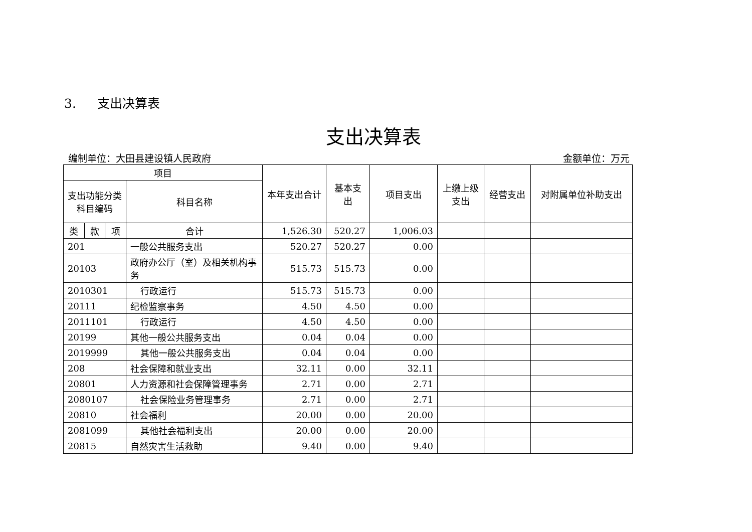3. 支出决算表
支出决算表
编制单位：大田县建设镇人民政府 金额单位：万元
| 项目 | | | | 本年支出合计 | 基本支出 | 项目支出 | 上缴上级支出 | 经营支出 | 对附属单位补助支出 |
| --- | --- | --- | --- | --- | --- | --- | --- | --- | --- |
| 支出功能分类科目编码 | | | 科目名称 | | | | | | |
| 类 | 款 | 项 | 合计 | 1,526.30 | 520.27 | 1,006.03 | | | |
| 201 | | | 一般公共服务支出 | 520.27 | 520.27 | 0.00 | | | |
| 20103 | | | 政府办公厅（室）及相关机构事务 | 515.73 | 515.73 | 0.00 | | | |
| 2010301 | | | 行政运行 | 515.73 | 515.73 | 0.00 | | | |
| 20111 | | | 纪检监察事务 | 4.50 | 4.50 | 0.00 | | | |
| 2011101 | | | 行政运行 | 4.50 | 4.50 | 0.00 | | | |
| 20199 | | | 其他一般公共服务支出 | 0.04 | 0.04 | 0.00 | | | |
| 2019999 | | | 其他一般公共服务支出 | 0.04 | 0.04 | 0.00 | | | |
| 208 | | | 社会保障和就业支出 | 32.11 | 0.00 | 32.11 | | | |
| 20801 | | | 人力资源和社会保障管理事务 | 2.71 | 0.00 | 2.71 | | | |
| 2080107 | | | 社会保险业务管理事务 | 2.71 | 0.00 | 2.71 | | | |
| 20810 | | | 社会福利 | 20.00 | 0.00 | 20.00 | | | |
| 2081099 | | | 其他社会福利支出 | 20.00 | 0.00 | 20.00 | | | |
| 20815 | | | 自然灾害生活救助 | 9.40 | 0.00 | 9.40 | | | |